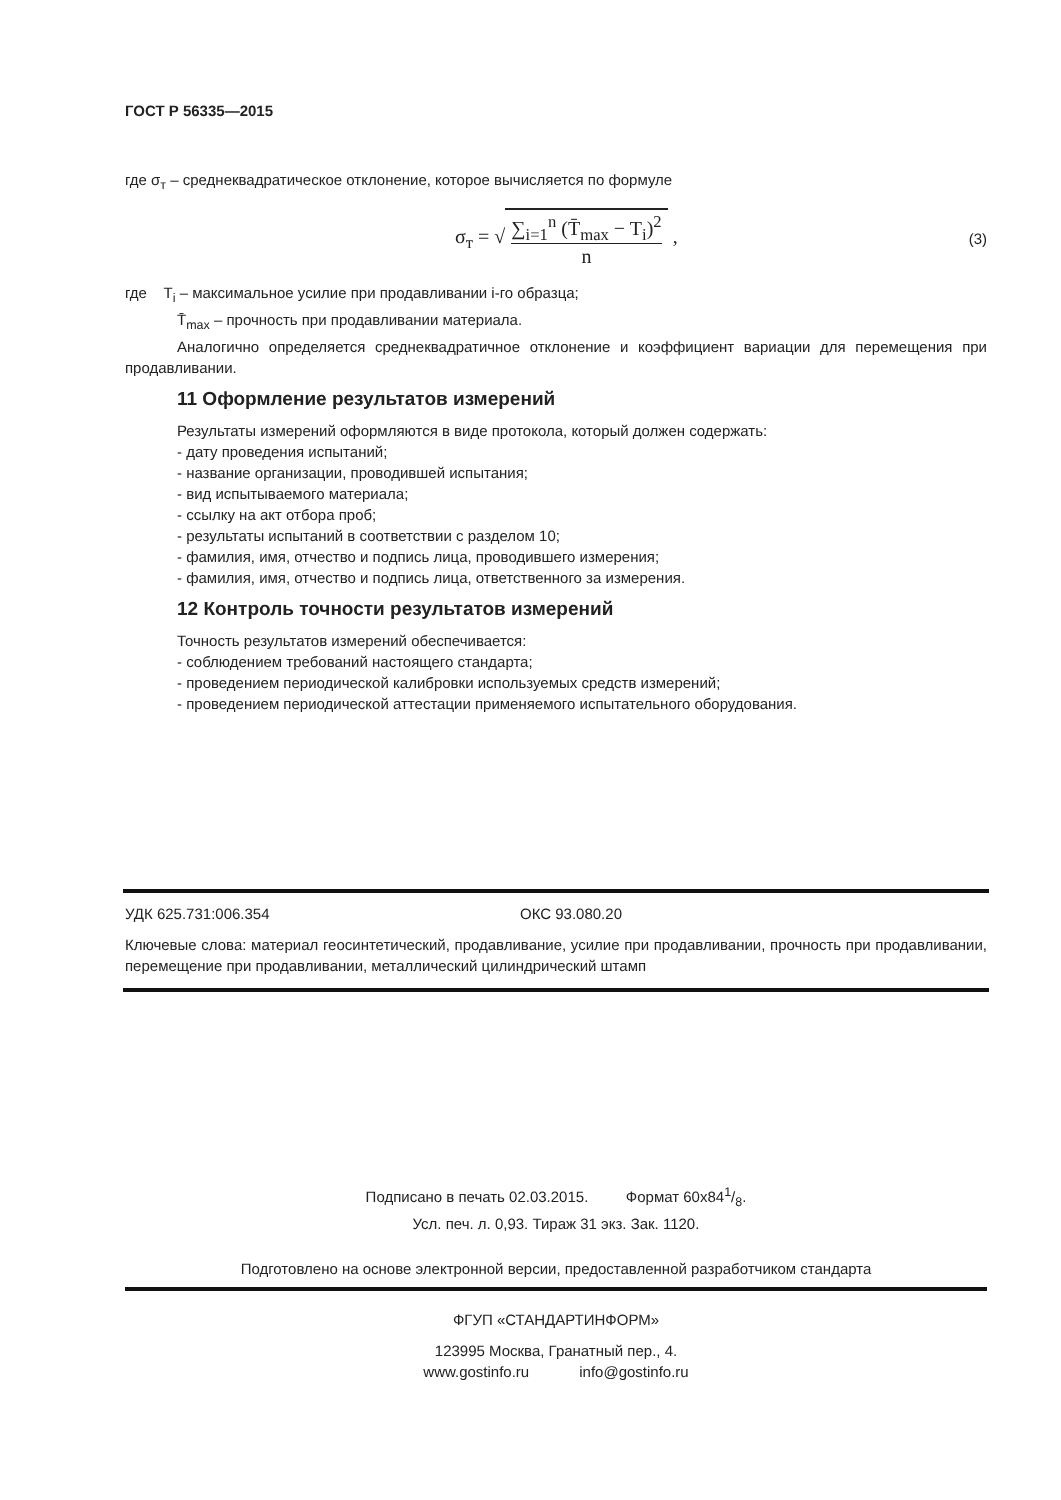ГОСТ Р 56335—2015
где σ<sub>т</sub> – среднеквадратическое отклонение, которое вычисляется по формуле
σ<sub>т</sub> = √ ∑<sub>i=1</sub><sup>n</sup> (T̄<sub>max</sub> − T<sub>i</sub>)<sup>2</sup>
n , (3)
где T<sub>i</sub> – максимальное усилие при продавливании i-го образца;
T̄<sub>max</sub> – прочность при продавливании материала.
Аналогично определяется среднеквадратичное отклонение и коэффициент вариации для перемещения при продавливании.
11 Оформление результатов измерений
Результаты измерений оформляются в виде протокола, который должен содержать:
- дату проведения испытаний;
- название организации, проводившей испытания;
- вид испытываемого материала;
- ссылку на акт отбора проб;
- результаты испытаний в соответствии с разделом 10;
- фамилия, имя, отчество и подпись лица, проводившего измерения;
- фамилия, имя, отчество и подпись лица, ответственного за измерения.
12 Контроль точности результатов измерений
Точность результатов измерений обеспечивается:
- соблюдением требований настоящего стандарта;
- проведением периодической калибровки используемых средств измерений;
- проведением периодической аттестации применяемого испытательного оборудования.
УДК 625.731:006.354 ОКС 93.080.20
Ключевые слова: материал геосинтетический, продавливание, усилие при продавливании, прочность при продавливании, перемещение при продавливании, металлический цилиндрический штамп
Подписано в печать 02.03.2015. Формат 60x841/8.
Усл. печ. л. 0,93. Тираж 31 экз. Зак. 1120.
Подготовлено на основе электронной версии, предоставленной разработчиком стандарта
ФГУП «СТАНДАРТИНФОРМ»
123995 Москва, Гранатный пер., 4.
www.gostinfo.ru info@gostinfo.ru